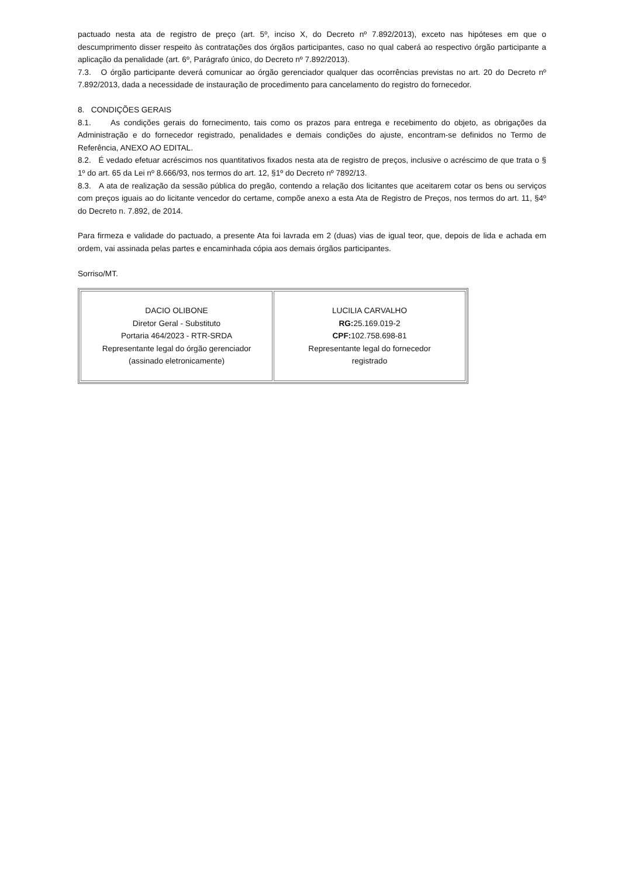pactuado nesta ata de registro de preço (art. 5º, inciso X, do Decreto nº 7.892/2013), exceto nas hipóteses em que o descumprimento disser respeito às contratações dos órgãos participantes, caso no qual caberá ao respectivo órgão participante a aplicação da penalidade (art. 6º, Parágrafo único, do Decreto nº 7.892/2013).
7.3. O órgão participante deverá comunicar ao órgão gerenciador qualquer das ocorrências previstas no art. 20 do Decreto nº 7.892/2013, dada a necessidade de instauração de procedimento para cancelamento do registro do fornecedor.
8. CONDIÇÕES GERAIS
8.1. As condições gerais do fornecimento, tais como os prazos para entrega e recebimento do objeto, as obrigações da Administração e do fornecedor registrado, penalidades e demais condições do ajuste, encontram-se definidos no Termo de Referência, ANEXO AO EDITAL.
8.2. É vedado efetuar acréscimos nos quantitativos fixados nesta ata de registro de preços, inclusive o acréscimo de que trata o § 1º do art. 65 da Lei nº 8.666/93, nos termos do art. 12, §1º do Decreto nº 7892/13.
8.3. A ata de realização da sessão pública do pregão, contendo a relação dos licitantes que aceitarem cotar os bens ou serviços com preços iguais ao do licitante vencedor do certame, compõe anexo a esta Ata de Registro de Preços, nos termos do art. 11, §4º do Decreto n. 7.892, de 2014.
Para firmeza e validade do pactuado, a presente Ata foi lavrada em 2 (duas) vias de igual teor, que, depois de lida e achada em ordem, vai assinada pelas partes e encaminhada cópia aos demais órgãos participantes.
Sorriso/MT.
| DACIO OLIBONE Diretor Geral - Substituto Portaria 464/2023 - RTR-SRDA Representante legal do órgão gerenciador (assinado eletronicamente) | LUCILIA CARVALHO RG: 25.169.019-2 CPF: 102.758.698-81 Representante legal do fornecedor registrado |